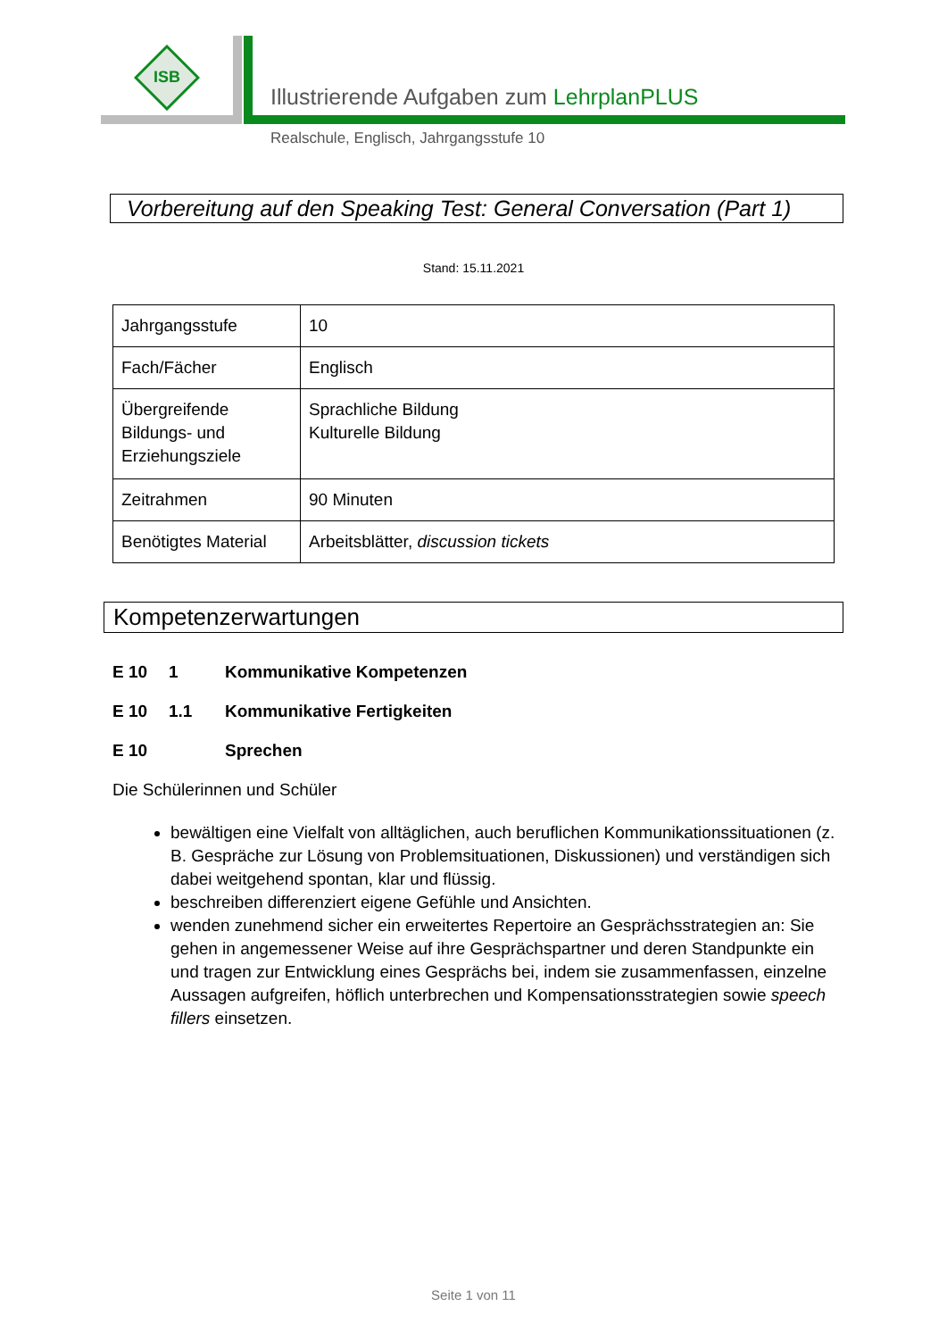ISB
Illustrierende Aufgaben zum LehrplanPLUS
Realschule, Englisch, Jahrgangsstufe 10
Vorbereitung auf den Speaking Test: General Conversation (Part 1)
Stand: 15.11.2021
| Jahrgangsstufe | 10 |
| Fach/Fächer | Englisch |
| Übergreifende Bildungs- und Erziehungsziele | Sprachliche Bildung Kulturelle Bildung |
| Zeitrahmen | 90 Minuten |
| Benötigtes Material | Arbeitsblätter, discussion tickets |
Kompetenzerwartungen
E 10 1 Kommunikative Kompetenzen
E 10 1.1 Kommunikative Fertigkeiten
E 10 Sprechen
Die Schülerinnen und Schüler
bewältigen eine Vielfalt von alltäglichen, auch beruflichen Kommunikationssituationen (z. B. Gespräche zur Lösung von Problemsituationen, Diskussionen) und verständigen sich dabei weitgehend spontan, klar und flüssig.
beschreiben differenziert eigene Gefühle und Ansichten.
wenden zunehmend sicher ein erweitertes Repertoire an Gesprächsstrategien an: Sie gehen in angemessener Weise auf ihre Gesprächspartner und deren Standpunkte ein und tragen zur Entwicklung eines Gesprächs bei, indem sie zusammenfassen, einzelne Aussagen aufgreifen, höflich unterbrechen und Kompensationsstrategien sowie speech fillers einsetzen.
Seite 1 von 11